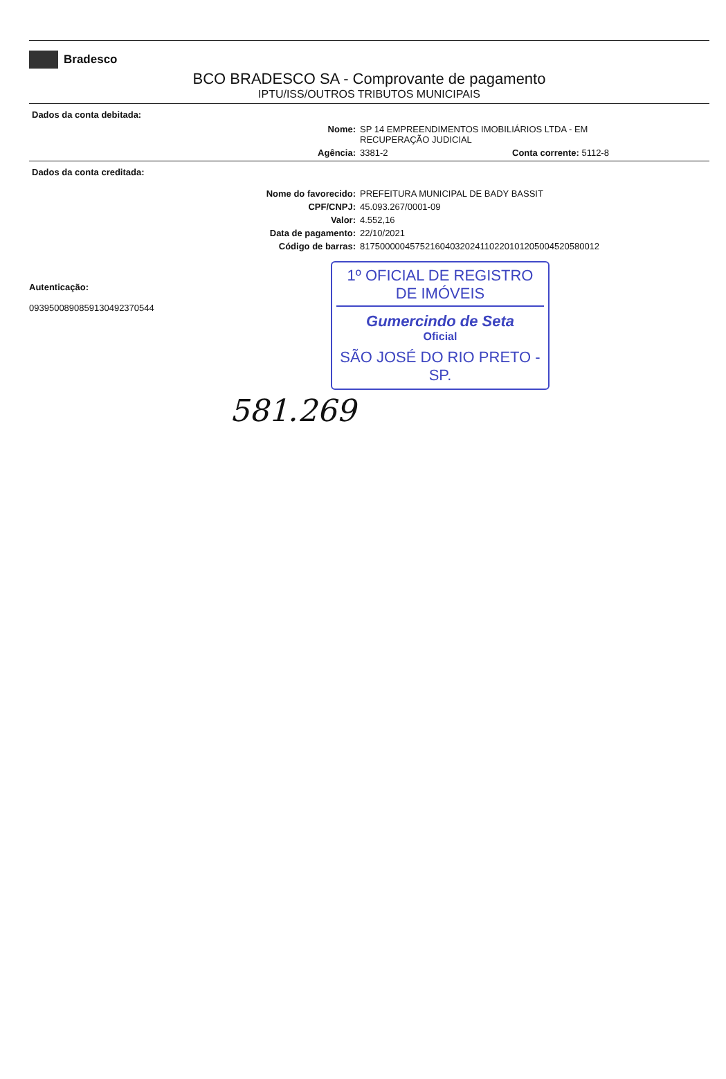Bradesco
BCO BRADESCO SA - Comprovante de pagamento
IPTU/ISS/OUTROS TRIBUTOS MUNICIPAIS
Dados da conta debitada:
Nome: SP 14 EMPREENDIMENTOS IMOBILIÁRIOS LTDA - EM
RECUPERAÇÃO JUDICIAL
Agência: 3381-2 Conta corrente: 5112-8
Dados da conta creditada:
Nome do favorecido: PREFEITURA MUNICIPAL DE BADY BASSIT
CPF/CNPJ: 45.093.267/0001-09
Valor: 4.552,16
Data de pagamento: 22/10/2021
Código de barras: 817500000457521604032024110220101205004520580012
Autenticação:
0939500890859130492370544
1º OFICIAL DE REGISTRO DE IMÓVEIS
Gumercindo de Seta
Oficial
SÃO JOSÉ DO RIO PRETO - SP.
581.269